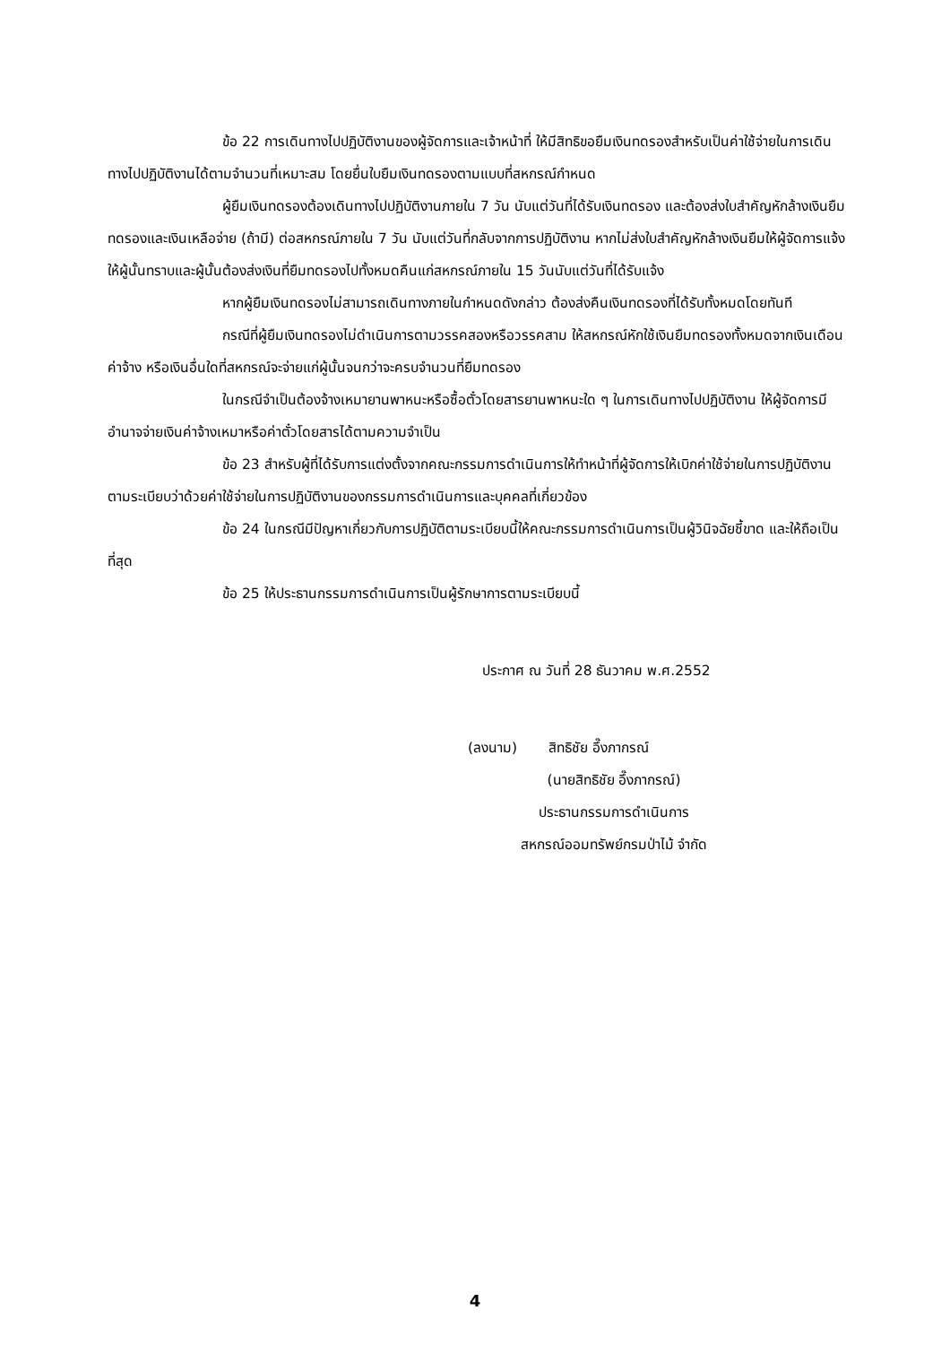ข้อ 22 การเดินทางไปปฏิบัติงานของผู้จัดการและเจ้าหน้าที่ ให้มีสิทธิขอยืมเงินทดรองสำหรับเป็นค่าใช้จ่ายในการเดินทางไปปฏิบัติงานได้ตามจำนวนที่เหมาะสม โดยยื่นใบยืมเงินทดรองตามแบบที่สหกรณ์กำหนด
ผู้ยืมเงินทดรองต้องเดินทางไปปฏิบัติงานภายใน 7 วัน นับแต่วันที่ได้รับเงินทดรอง และต้องส่งใบสำคัญหักล้างเงินยืมทดรองและเงินเหลือจ่าย (ถ้ามี) ต่อสหกรณ์ภายใน 7 วัน นับแต่วันที่กลับจากการปฏิบัติงาน หากไม่ส่งใบสำคัญหักล้างเงินยืมให้ผู้จัดการแจ้งให้ผู้นั้นทราบและผู้นั้นต้องส่งเงินที่ยืมทดรองไปทั้งหมดคืนแก่สหกรณ์ภายใน 15 วันนับแต่วันที่ได้รับแจ้ง
หากผู้ยืมเงินทดรองไม่สามารถเดินทางภายในกำหนดดังกล่าว ต้องส่งคืนเงินทดรองที่ได้รับทั้งหมดโดยทันที
กรณีที่ผู้ยืมเงินทดรองไม่ดำเนินการตามวรรคสองหรือวรรคสาม ให้สหกรณ์หักใช้เงินยืมทดรองทั้งหมดจากเงินเดือน ค่าจ้าง หรือเงินอื่นใดที่สหกรณ์จะจ่ายแก่ผู้นั้นจนกว่าจะครบจำนวนที่ยืมทดรอง
ในกรณีจำเป็นต้องจ้างเหมายานพาหนะหรือซื้อตั๋วโดยสารยานพาหนะใด ๆ ในการเดินทางไปปฏิบัติงาน ให้ผู้จัดการมีอำนาจจ่ายเงินค่าจ้างเหมาหรือค่าตั๋วโดยสารได้ตามความจำเป็น
ข้อ 23 สำหรับผู้ที่ได้รับการแต่งตั้งจากคณะกรรมการดำเนินการให้ทำหน้าที่ผู้จัดการให้เบิกค่าใช้จ่ายในการปฏิบัติงานตามระเบียบว่าด้วยค่าใช้จ่ายในการปฏิบัติงานของกรรมการดำเนินการและบุคคลที่เกี่ยวข้อง
ข้อ 24 ในกรณีมีปัญหาเกี่ยวกับการปฏิบัติตามระเบียบนี้ให้คณะกรรมการดำเนินการเป็นผู้วินิจฉัยชี้ขาด และให้ถือเป็นที่สุด
ข้อ 25 ให้ประธานกรรมการดำเนินการเป็นผู้รักษาการตามระเบียบนี้
ประกาศ ณ วันที่ 28 ธันวาคม พ.ศ.2552
(ลงนาม) สิทธิชัย อึ๊งภากรณ์
(นายสิทธิชัย อึ๊งภากรณ์)
ประธานกรรมการดำเนินการ
สหกรณ์ออมทรัพย์กรมป่าไม้ จำกัด
4